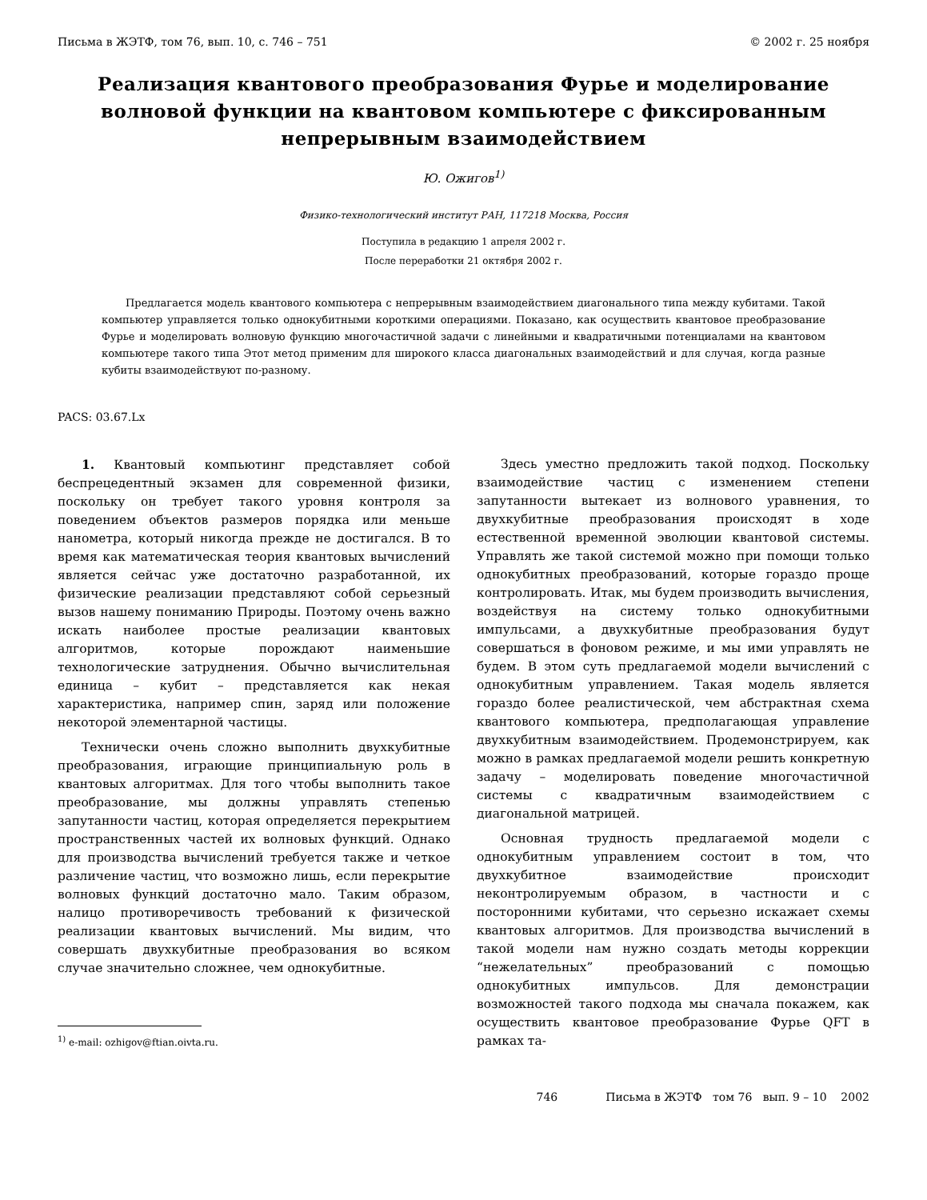Письма в ЖЭТФ, том 76, вып. 10, с. 746 – 751 © 2002 г. 25 ноября
Реализация квантового преобразования Фурье и моделирование волновой функции на квантовом компьютере с фиксированным непрерывным взаимодействием
Ю. Ожигов<sup>1)</sup>
Физико-технологический институт РАН, 117218 Москва, Россия
Поступила в редакцию 1 апреля 2002 г.
После переработки 21 октября 2002 г.
Предлагается модель квантового компьютера с непрерывным взаимодействием диагонального типа между кубитами. Такой компьютер управляется только однокубитными короткими операциями. Показано, как осуществить квантовое преобразование Фурье и моделировать волновую функцию многочастичной задачи с линейными и квадратичными потенциалами на квантовом компьютере такого типа Этот метод применим для широкого класса диагональных взаимодействий и для случая, когда разные кубиты взаимодействуют по-разному.
PACS: 03.67.Lx
1. Квантовый компьютинг представляет собой беспрецедентный экзамен для современной физики, поскольку он требует такого уровня контроля за поведением объектов размеров порядка или меньше нанометра, который никогда прежде не достигался. В то время как математическая теория квантовых вычислений является сейчас уже достаточно разработанной, их физические реализации представляют собой серьезный вызов нашему пониманию Природы. Поэтому очень важно искать наиболее простые реализации квантовых алгоритмов, которые порождают наименьшие технологические затруднения. Обычно вычислительная единица – кубит – представляется как некая характеристика, например спин, заряд или положение некоторой элементарной частицы.
Технически очень сложно выполнить двухкубитные преобразования, играющие принципиальную роль в квантовых алгоритмах. Для того чтобы выполнить такое преобразование, мы должны управлять степенью запутанности частиц, которая определяется перекрытием пространственных частей их волновых функций. Однако для производства вычислений требуется также и четкое различение частиц, что возможно лишь, если перекрытие волновых функций достаточно мало. Таким образом, налицо противоречивость требований к физической реализации квантовых вычислений. Мы видим, что совершать двухкубитные преобразования во всяком случае значительно сложнее, чем однокубитные.
<sup>1)</sup> e-mail: ozhigov@ftian.oivta.ru.
Здесь уместно предложить такой подход. Поскольку взаимодействие частиц с изменением степени запутанности вытекает из волнового уравнения, то двухкубитные преобразования происходят в ходе естественной временной эволюции квантовой системы. Управлять же такой системой можно при помощи только однокубитных преобразований, которые гораздо проще контролировать. Итак, мы будем производить вычисления, воздействуя на систему только однокубитными импульсами, а двухкубитные преобразования будут совершаться в фоновом режиме, и мы ими управлять не будем. В этом суть предлагаемой модели вычислений с однокубитным управлением. Такая модель является гораздо более реалистической, чем абстрактная схема квантового компьютера, предполагающая управление двухкубитным взаимодействием. Продемонстрируем, как можно в рамках предлагаемой модели решить конкретную задачу – моделировать поведение многочастичной системы с квадратичным взаимодействием с диагональной матрицей.
Основная трудность предлагаемой модели с однокубитным управлением состоит в том, что двухкубитное взаимодействие происходит неконтролируемым образом, в частности и с посторонними кубитами, что серьезно искажает схемы квантовых алгоритмов. Для производства вычислений в такой модели нам нужно создать методы коррекции “нежелательных” преобразований с помощью однокубитных импульсов. Для демонстрации возможностей такого подхода мы сначала покажем, как осуществить квантовое преобразование Фурье QFT в рамках та-
746 Письма в ЖЭТФ том 76 вып. 9 – 10 2002